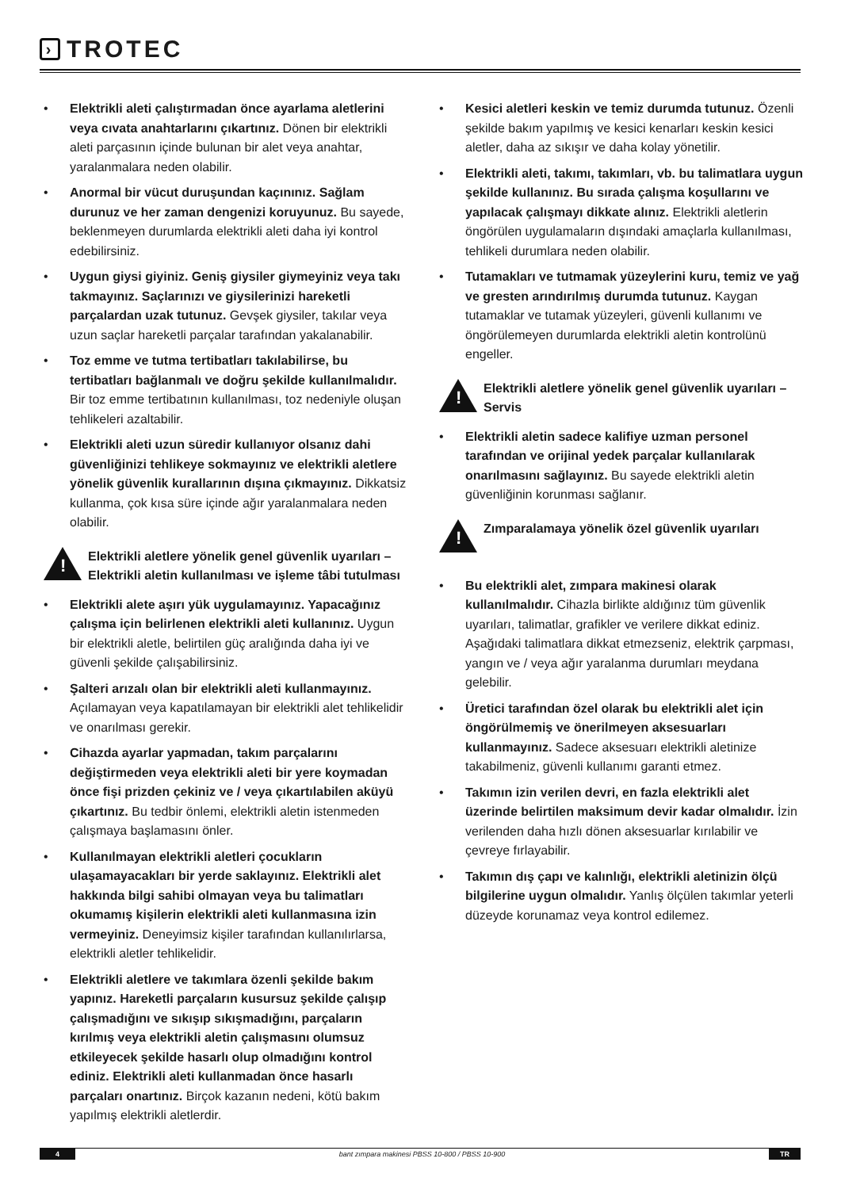› TROTEC
• Elektrikli aleti çalıştırmadan önce ayarlama aletlerini veya cıvata anahtarlarını çıkartınız. Dönen bir elektrikli aleti parçasının içinde bulunan bir alet veya anahtar, yaralanmalara neden olabilir.
• Anormal bir vücut duruşundan kaçınınız. Sağlam durunuz ve her zaman dengenizi koruyunuz. Bu sayede, beklenmeyen durumlarda elektrikli aleti daha iyi kontrol edebilirsiniz.
• Uygun giysi giyiniz. Geniş giysiler giymeyiniz veya takı takmayınız. Saçlarınızı ve giysilerinizi hareketli parçalardan uzak tutunuz. Gevşek giysiler, takılar veya uzun saçlar hareketli parçalar tarafından yakalanabilir.
• Toz emme ve tutma tertibatları takılabilirse, bu tertibatları bağlanmalı ve doğru şekilde kullanılmalıdır. Bir toz emme tertibatının kullanılması, toz nedeniyle oluşan tehlikeleri azaltabilir.
• Elektrikli aleti uzun süredir kullanıyor olsanız dahi güvenliğinizi tehlikeye sokmayınız ve elektrikli aletlere yönelik güvenlik kurallarının dışına çıkmayınız. Dikkatsiz kullanma, çok kısa süre içinde ağır yaralanmalara neden olabilir.
!
Elektrikli aletlere yönelik genel güvenlik uyarıları – Elektrikli aletin kullanılması ve işleme tâbi tutulması
• Elektrikli alete aşırı yük uygulamayınız. Yapacağınız çalışma için belirlenen elektrikli aleti kullanınız. Uygun bir elektrikli aletle, belirtilen güç aralığında daha iyi ve güvenli şekilde çalışabilirsiniz.
• Şalteri arızalı olan bir elektrikli aleti kullanmayınız. Açılamayan veya kapatılamayan bir elektrikli alet tehlikelidir ve onarılması gerekir.
• Cihazda ayarlar yapmadan, takım parçalarını değiştirmeden veya elektrikli aleti bir yere koymadan önce fişi prizden çekiniz ve / veya çıkartılabilen aküyü çıkartınız. Bu tedbir önlemi, elektrikli aletin istenmeden çalışmaya başlamasını önler.
• Kullanılmayan elektrikli aletleri çocukların ulaşamayacakları bir yerde saklayınız. Elektrikli alet hakkında bilgi sahibi olmayan veya bu talimatları okumamış kişilerin elektrikli aleti kullanmasına izin vermeyiniz. Deneyimsiz kişiler tarafından kullanılırlarsa, elektrikli aletler tehlikelidir.
• Elektrikli aletlere ve takımlara özenli şekilde bakım yapınız. Hareketli parçaların kusursuz şekilde çalışıp çalışmadığını ve sıkışıp sıkışmadığını, parçaların kırılmış veya elektrikli aletin çalışmasını olumsuz etkileyecek şekilde hasarlı olup olmadığını kontrol ediniz. Elektrikli aleti kullanmadan önce hasarlı parçaları onartınız. Birçok kazanın nedeni, kötü bakım yapılmış elektrikli aletlerdir.
• Kesici aletleri keskin ve temiz durumda tutunuz. Özenli şekilde bakım yapılmış ve kesici kenarları keskin kesici aletler, daha az sıkışır ve daha kolay yönetilir.
• Elektrikli aleti, takımı, takımları, vb. bu talimatlara uygun şekilde kullanınız. Bu sırada çalışma koşullarını ve yapılacak çalışmayı dikkate alınız. Elektrikli aletlerin öngörülen uygulamaların dışındaki amaçlarla kullanılması, tehlikeli durumlara neden olabilir.
• Tutamakları ve tutmamak yüzeylerini kuru, temiz ve yağ ve gresten arındırılmış durumda tutunuz. Kaygan tutamaklar ve tutamak yüzeyleri, güvenli kullanımı ve öngörülemeyen durumlarda elektrikli aletin kontrolünü engeller.
!
Elektrikli aletlere yönelik genel güvenlik uyarıları – Servis
• Elektrikli aletin sadece kalifiye uzman personel tarafından ve orijinal yedek parçalar kullanılarak onarılmasını sağlayınız. Bu sayede elektrikli aletin güvenliğinin korunması sağlanır.
!
Zımparalamaya yönelik özel güvenlik uyarıları
• Bu elektrikli alet, zımpara makinesi olarak kullanılmalıdır. Cihazla birlikte aldığınız tüm güvenlik uyarıları, talimatlar, grafikler ve verilere dikkat ediniz. Aşağıdaki talimatlara dikkat etmezseniz, elektrik çarpması, yangın ve / veya ağır yaralanma durumları meydana gelebilir.
• Üretici tarafından özel olarak bu elektrikli alet için öngörülmemiş ve önerilmeyen aksesuarları kullanmayınız. Sadece aksesuarı elektrikli aletinize takabilmeniz, güvenli kullanımı garanti etmez.
• Takımın izin verilen devri, en fazla elektrikli alet üzerinde belirtilen maksimum devir kadar olmalıdır. İzin verilenden daha hızlı dönen aksesuarlar kırılabilir ve çevreye fırlayabilir.
• Takımın dış çapı ve kalınlığı, elektrikli aletinizin ölçü bilgilerine uygun olmalıdır. Yanlış ölçülen takımlar yeterli düzeyde korunamaz veya kontrol edilemez.
4
bant zımpara makinesi PBSS 10-800 / PBSS 10-900
TR